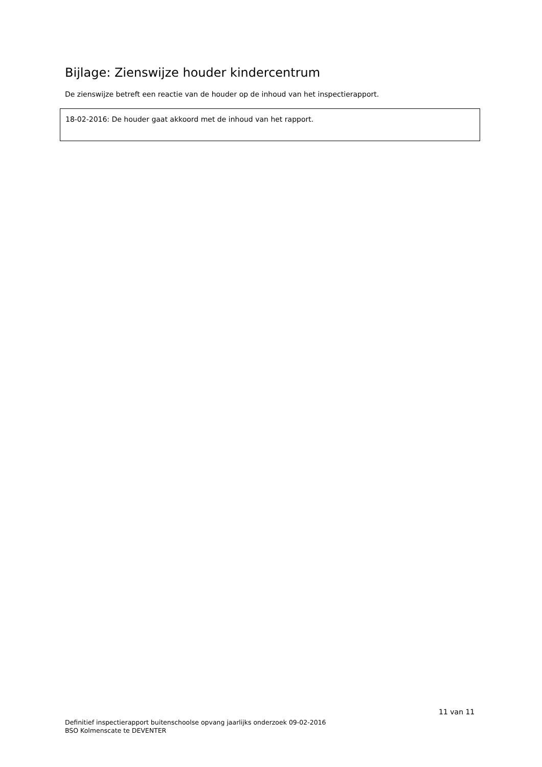Bijlage: Zienswijze houder kindercentrum
De zienswijze betreft een reactie van de houder op de inhoud van het inspectierapport.
18-02-2016: De houder gaat akkoord met de inhoud van het rapport.
11 van 11
Definitief inspectierapport buitenschoolse opvang jaarlijks onderzoek 09-02-2016
BSO Kolmenscate te DEVENTER